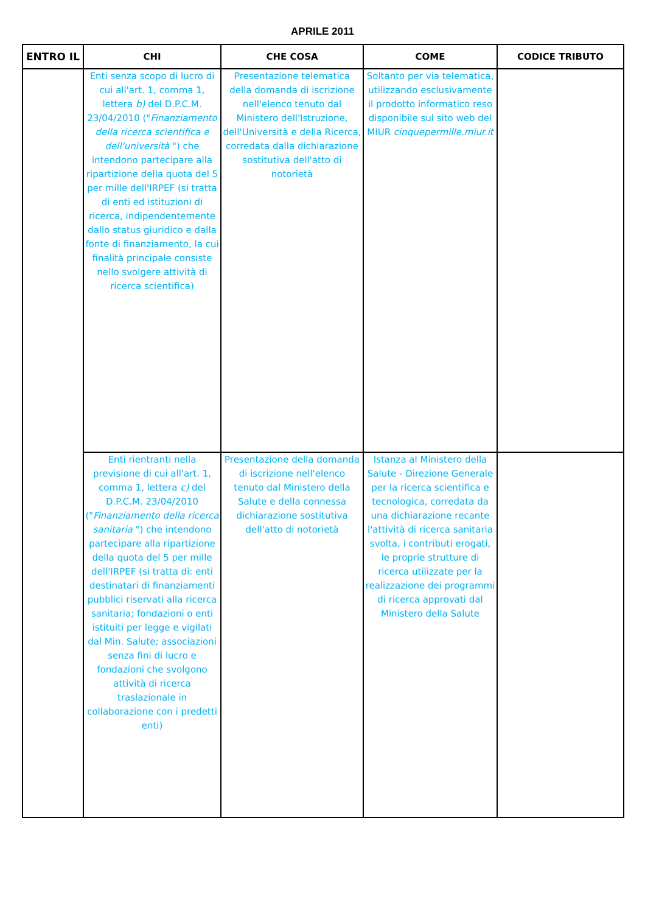APRILE 2011
| ENTRO IL | CHI | CHE COSA | COME | CODICE TRIBUTO |
| --- | --- | --- | --- | --- |
| | Enti senza scopo di lucro di cui all'art. 1, comma 1, lettera b) del D.P.C.M. 23/04/2010 (" Finanziamento della ricerca scientifica e dell'università ") che intendono partecipare alla ripartizione della quota del 5 per mille dell'IRPEF (si tratta di enti ed istituzioni di ricerca, indipendentemente dallo status giuridico e dalla fonte di finanziamento, la cui finalità principale consiste nello svolgere attività di ricerca scientifica) | Presentazione telematica della domanda di iscrizione nell'elenco tenuto dal Ministero dell'Istruzione, dell'Università e della Ricerca, corredata dalla dichiarazione sostitutiva dell'atto di notorietà | Soltanto per via telematica, utilizzando esclusivamente il prodotto informatico reso disponibile sul sito web del MIUR cinquepermille.miur.it | |
| | Enti rientranti nella previsione di cui all'art. 1, comma 1, lettera c) del D.P.C.M. 23/04/2010 (" Finanziamento della ricerca sanitaria ") che intendono partecipare alla ripartizione della quota del 5 per mille dell'IRPEF (si tratta di: enti destinatari di finanziamenti pubblici riservati alla ricerca sanitaria; fondazioni o enti istituiti per legge e vigilati dal Min. Salute; associazioni senza fini di lucro e fondazioni che svolgono attività di ricerca traslazionale in collaborazione con i predetti enti) | Presentazione della domanda di iscrizione nell'elenco tenuto dal Ministero della Salute e della connessa dichiarazione sostitutiva dell'atto di notorietà | Istanza al Ministero della Salute - Direzione Generale per la ricerca scientifica e tecnologica, corredata da una dichiarazione recante l'attività di ricerca sanitaria svolta, i contributi erogati, le proprie strutture di ricerca utilizzate per la realizzazione dei programmi di ricerca approvati dal Ministero della Salute | |